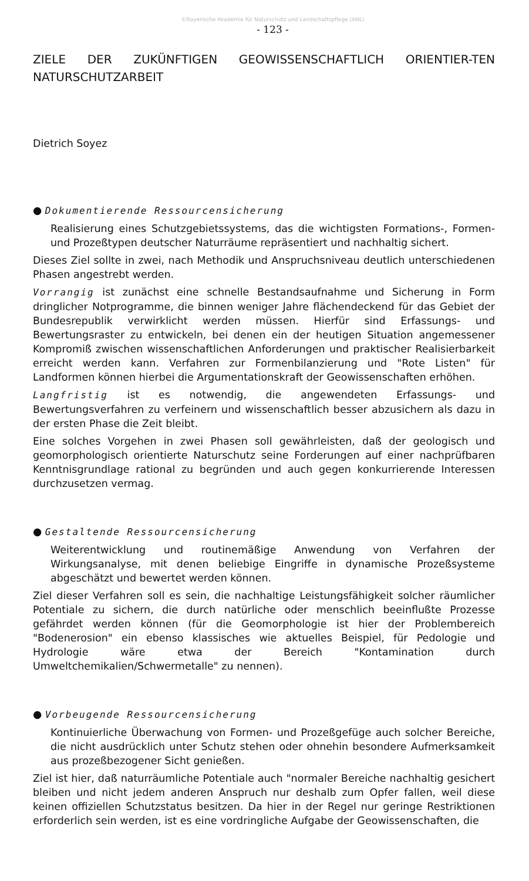©Bayerische Akademie für Naturschutz und Landschaftspflege (ANL)
- 123 -
ZIELE DER ZUKÜNFTIGEN GEOWISSENSCHAFTLICH ORIENTIER-TEN NATURSCHUTZARBEIT
Dietrich Soyez
● Dokumentierende Ressourcensicherung
Realisierung eines Schutzgebietssystems, das die wichtigsten Formations-, Formen- und Prozeßtypen deutscher Naturräume repräsentiert und nachhaltig sichert.
Dieses Ziel sollte in zwei, nach Methodik und Anspruchsniveau deutlich unterschiedenen Phasen angestrebt werden.
Vorrangig ist zunächst eine schnelle Bestandsaufnahme und Sicherung in Form dringlicher Notprogramme, die binnen weniger Jahre flächendeckend für das Gebiet der Bundesrepublik verwirklicht werden müssen. Hierfür sind Erfassungs- und Bewertungsraster zu entwickeln, bei denen ein der heutigen Situation angemessener Kompromiß zwischen wissenschaftlichen Anforderungen und praktischer Realisierbarkeit erreicht werden kann. Verfahren zur Formenbilanzierung und "Rote Listen" für Landformen können hierbei die Argumentationskraft der Geowissenschaften erhöhen.
Langfristig ist es notwendig, die angewendeten Erfassungs- und Bewertungsverfahren zu verfeinern und wissenschaftlich besser abzusichern als dazu in der ersten Phase die Zeit bleibt.
Eine solches Vorgehen in zwei Phasen soll gewährleisten, daß der geologisch und geomorphologisch orientierte Naturschutz seine Forderungen auf einer nachprüfbaren Kenntnisgrundlage rational zu begründen und auch gegen konkurrierende Interessen durchzusetzen vermag.
● Gestaltende Ressourcensicherung
Weiterentwicklung und routinemäßige Anwendung von Verfahren der Wirkungsanalyse, mit denen beliebige Eingriffe in dynamische Prozeßsysteme abgeschätzt und bewertet werden können.
Ziel dieser Verfahren soll es sein, die nachhaltige Leistungsfähigkeit solcher räumlicher Potentiale zu sichern, die durch natürliche oder menschlich beeinflußte Prozesse gefährdet werden können (für die Geomorphologie ist hier der Problembereich "Bodenerosion" ein ebenso klassisches wie aktuelles Beispiel, für Pedologie und Hydrologie wäre etwa der Bereich "Kontamination durch Umweltchemikalien/Schwermetalle" zu nennen).
● Vorbeugende Ressourcensicherung
Kontinuierliche Überwachung von Formen- und Prozeßgefüge auch solcher Bereiche, die nicht ausdrücklich unter Schutz stehen oder ohnehin besondere Aufmerksamkeit aus prozeßbezogener Sicht genießen.
Ziel ist hier, daß naturräumliche Potentiale auch "normaler Bereiche nachhaltig gesichert bleiben und nicht jedem anderen Anspruch nur deshalb zum Opfer fallen, weil diese keinen offiziellen Schutzstatus besitzen. Da hier in der Regel nur geringe Restriktionen erforderlich sein werden, ist es eine vordringliche Aufgabe der Geowissenschaften, die